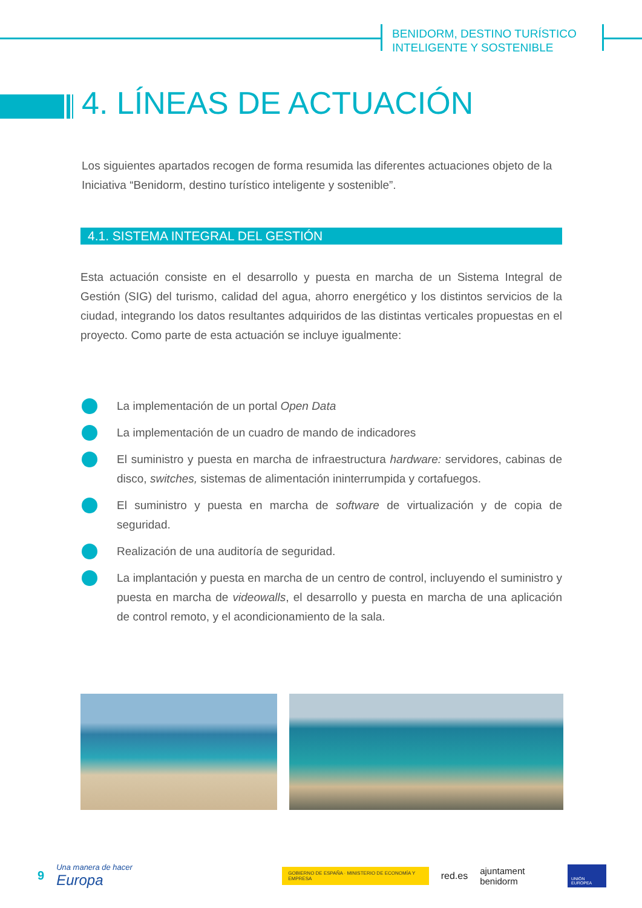BENIDORM, DESTINO TURÍSTICO
INTELIGENTE Y SOSTENIBLE
4. LÍNEAS DE ACTUACIÓN
Los siguientes apartados recogen de forma resumida las diferentes actuaciones objeto de la Iniciativa “Benidorm, destino turístico inteligente y sostenible”.
4.1. SISTEMA INTEGRAL DEL GESTIÓN
Esta actuación consiste en el desarrollo y puesta en marcha de un Sistema Integral de Gestión (SIG) del turismo, calidad del agua, ahorro energético y los distintos servicios de la ciudad, integrando los datos resultantes adquiridos de las distintas verticales propuestas en el proyecto. Como parte de esta actuación se incluye igualmente:
La implementación de un portal Open Data
La implementación de un cuadro de mando de indicadores
El suministro y puesta en marcha de infraestructura hardware: servidores, cabinas de disco, switches, sistemas de alimentación ininterrumpida y cortafuegos.
El suministro y puesta en marcha de software de virtualización y de copia de seguridad.
Realización de una auditoría de seguridad.
La implantación y puesta en marcha de un centro de control, incluyendo el suministro y puesta en marcha de videowalls, el desarrollo y puesta en marcha de una aplicación de control remoto, y el acondicionamiento de la sala.
9 Una manera de hacer Europa GOBIERNO DE ESPAÑA · MINISTERIO DE ECONOMÍA Y EMPRESA red.es ajuntament benidorm UNIÓN EUROPEA